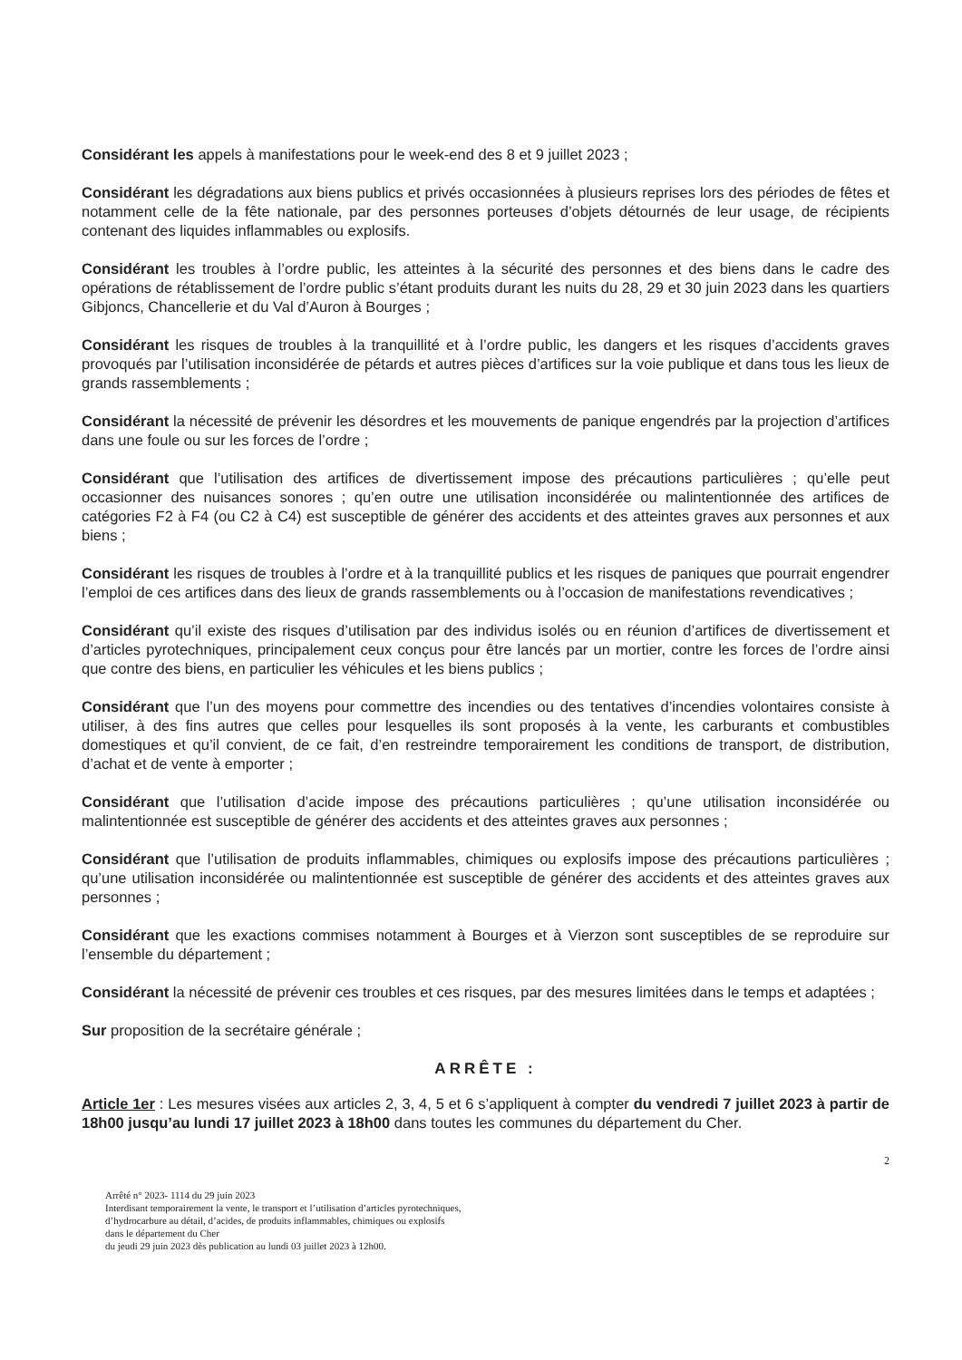Considérant les appels à manifestations pour le week-end des 8 et 9 juillet 2023 ;
Considérant les dégradations aux biens publics et privés occasionnées à plusieurs reprises lors des périodes de fêtes et notamment celle de la fête nationale, par des personnes porteuses d’objets détournés de leur usage, de récipients contenant des liquides inflammables ou explosifs.
Considérant les troubles à l’ordre public, les atteintes à la sécurité des personnes et des biens dans le cadre des opérations de rétablissement de l’ordre public s’étant produits durant les nuits du 28, 29 et 30 juin 2023 dans les quartiers Gibjoncs, Chancellerie et du Val d’Auron à Bourges ;
Considérant les risques de troubles à la tranquillité et à l’ordre public, les dangers et les risques d’accidents graves provoqués par l’utilisation inconsidérée de pétards et autres pièces d’artifices sur la voie publique et dans tous les lieux de grands rassemblements ;
Considérant la nécessité de prévenir les désordres et les mouvements de panique engendrés par la projection d’artifices dans une foule ou sur les forces de l’ordre ;
Considérant que l’utilisation des artifices de divertissement impose des précautions particulières ; qu’elle peut occasionner des nuisances sonores ; qu’en outre une utilisation inconsidérée ou malintentionnée des artifices de catégories F2 à F4 (ou C2 à C4) est susceptible de générer des accidents et des atteintes graves aux personnes et aux biens ;
Considérant les risques de troubles à l’ordre et à la tranquillité publics et les risques de paniques que pourrait engendrer l’emploi de ces artifices dans des lieux de grands rassemblements ou à l’occasion de manifestations revendicatives ;
Considérant qu’il existe des risques d’utilisation par des individus isolés ou en réunion d’artifices de divertissement et d’articles pyrotechniques, principalement ceux conçus pour être lancés par un mortier, contre les forces de l’ordre ainsi que contre des biens, en particulier les véhicules et les biens publics ;
Considérant que l’un des moyens pour commettre des incendies ou des tentatives d’incendies volontaires consiste à utiliser, à des fins autres que celles pour lesquelles ils sont proposés à la vente, les carburants et combustibles domestiques et qu’il convient, de ce fait, d’en restreindre temporairement les conditions de transport, de distribution, d’achat et de vente à emporter ;
Considérant que l’utilisation d’acide impose des précautions particulières ; qu’une utilisation inconsidérée ou malintentionnée est susceptible de générer des accidents et des atteintes graves aux personnes ;
Considérant que l’utilisation de produits inflammables, chimiques ou explosifs impose des précautions particulières ; qu’une utilisation inconsidérée ou malintentionnée est susceptible de générer des accidents et des atteintes graves aux personnes ;
Considérant que les exactions commises notamment à Bourges et à Vierzon sont susceptibles de se reproduire sur l’ensemble du département ;
Considérant la nécessité de prévenir ces troubles et ces risques, par des mesures limitées dans le temps et adaptées ;
Sur proposition de la secrétaire générale ;
ARRÊTE :
Article 1er : Les mesures visées aux articles 2, 3, 4, 5 et 6 s’appliquent à compter du vendredi 7 juillet 2023 à partir de 18h00 jusqu’au lundi 17 juillet 2023 à 18h00 dans toutes les communes du département du Cher.
2
Arrêté n° 2023- 1114 du 29 juin 2023
Interdisant temporairement la vente, le transport et l’utilisation d’articles pyrotechniques,
d’hydrocarbure au détail, d’acides, de produits inflammables, chimiques ou explosifs
dans le département du Cher
du jeudi 29 juin 2023 dès publication au lundi 03 juillet 2023 à 12h00.